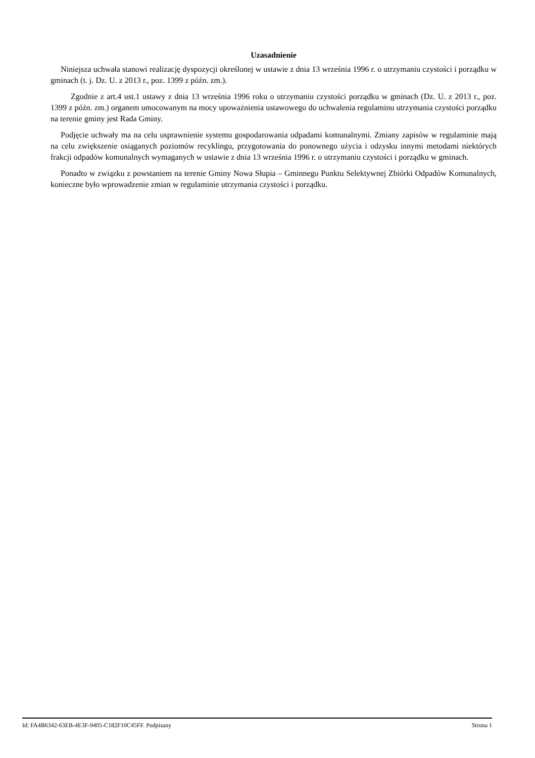Uzasadnienie
Niniejsza uchwała stanowi realizację dyspozycji określonej w ustawie z dnia 13 września 1996 r. o utrzymaniu czystości i porządku w gminach (t. j. Dz. U. z 2013 r., poz. 1399 z późn. zm.).
Zgodnie z art.4 ust.1 ustawy z dnia 13 września 1996 roku o utrzymaniu czystości porządku w gminach (Dz. U. z 2013 r., poz. 1399 z późn. zm.) organem umocowanym na mocy upoważnienia ustawowego do uchwalenia regulaminu utrzymania czystości porządku na terenie gminy jest Rada Gminy.
Podjęcie uchwały ma na celu usprawnienie systemu gospodarowania odpadami komunalnymi. Zmiany zapisów w regulaminie mają na celu zwiększenie osiąganych poziomów recyklingu, przygotowania do ponownego użycia i odzysku innymi metodami niektórych frakcji odpadów komunalnych wymaganych w ustawie z dnia 13 września 1996 r. o utrzymaniu czystości i porządku w gminach.
Ponadto w związku z powstaniem na terenie Gminy Nowa Słupia – Gminnego Punktu Selektywnej Zbiórki Odpadów Komunalnych, konieczne było wprowadzenie zmian w regulaminie utrzymania czystości i porządku.
Id: FA4B6342-63EB-4E3F-9405-C182F10C45FF. Podpisany Strona 1